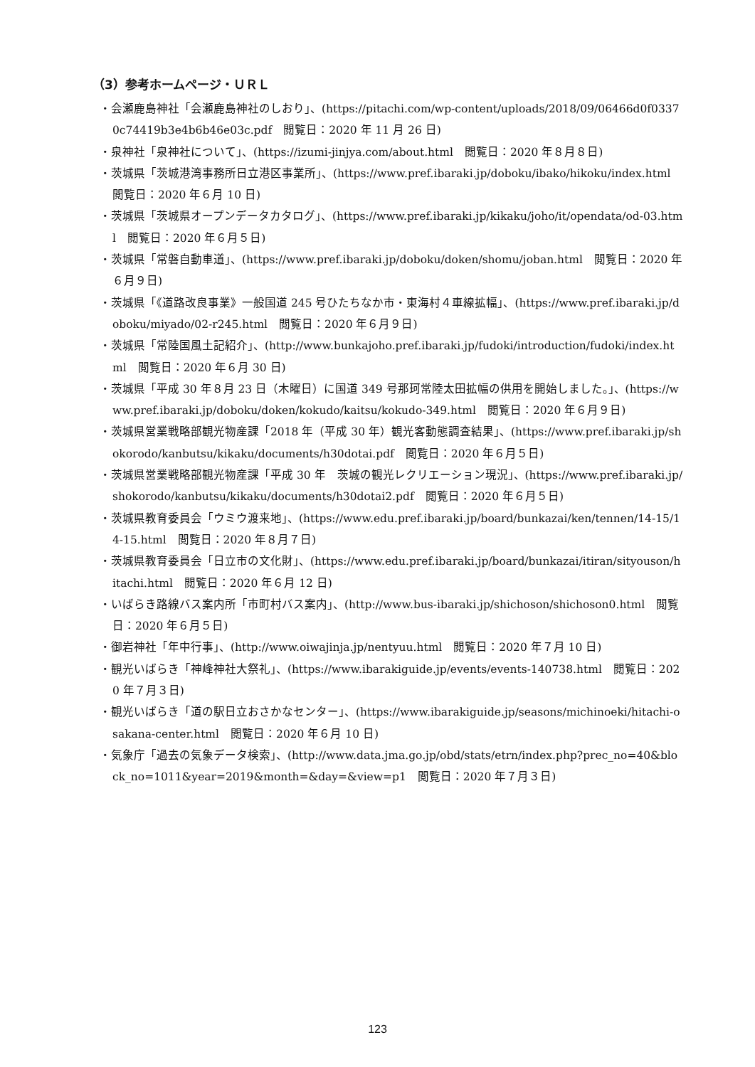（3）参考ホームページ・ＵＲＬ
・会瀬鹿島神社「会瀬鹿島神社のしおり」、(https://pitachi.com/wp-content/uploads/2018/09/06466d0f03370c74419b3e4b6b46e03c.pdf　閲覧日：2020 年 11 月 26 日)
・泉神社「泉神社について」、(https://izumi-jinjya.com/about.html　閲覧日：2020 年８月８日)
・茨城県「茨城港湾事務所日立港区事業所」、(https://www.pref.ibaraki.jp/doboku/ibako/hikoku/index.html　閲覧日：2020 年６月 10 日)
・茨城県「茨城県オープンデータカタログ」、(https://www.pref.ibaraki.jp/kikaku/joho/it/opendata/od-03.html　閲覧日：2020 年６月５日)
・茨城県「常磐自動車道」、(https://www.pref.ibaraki.jp/doboku/doken/shomu/joban.html　閲覧日：2020 年６月９日)
・茨城県「《道路改良事業》一般国道 245 号ひたちなか市・東海村４車線拡幅」、(https://www.pref.ibaraki.jp/doboku/miyado/02-r245.html　閲覧日：2020 年６月９日)
・茨城県「常陸国風土記紹介」、(http://www.bunkajoho.pref.ibaraki.jp/fudoki/introduction/fudoki/index.html　閲覧日：2020 年６月 30 日)
・茨城県「平成 30 年８月 23 日（木曜日）に国道 349 号那珂常陸太田拡幅の供用を開始しました。」、(https://www.pref.ibaraki.jp/doboku/doken/kokudo/kaitsu/kokudo-349.html　閲覧日：2020 年６月９日)
・茨城県営業戦略部観光物産課「2018 年（平成 30 年）観光客動態調査結果」、(https://www.pref.ibaraki.jp/shokorodo/kanbutsu/kikaku/documents/h30dotai.pdf　閲覧日：2020 年６月５日)
・茨城県営業戦略部観光物産課「平成 30 年　茨城の観光レクリエーション現況」、(https://www.pref.ibaraki.jp/shokorodo/kanbutsu/kikaku/documents/h30dotai2.pdf　閲覧日：2020 年６月５日)
・茨城県教育委員会「ウミウ渡来地」、(https://www.edu.pref.ibaraki.jp/board/bunkazai/ken/tennen/14-15/14-15.html　閲覧日：2020 年８月７日)
・茨城県教育委員会「日立市の文化財」、(https://www.edu.pref.ibaraki.jp/board/bunkazai/itiran/sityouson/hitachi.html　閲覧日：2020 年６月 12 日)
・いばらき路線バス案内所「市町村バス案内」、(http://www.bus-ibaraki.jp/shichoson/shichoson0.html　閲覧日：2020 年６月５日)
・御岩神社「年中行事」、(http://www.oiwajinja.jp/nentyuu.html　閲覧日：2020 年７月 10 日)
・観光いばらき「神峰神社大祭礼」、(https://www.ibarakiguide.jp/events/events-140738.html　閲覧日：2020 年７月３日)
・観光いばらき「道の駅日立おさかなセンター」、(https://www.ibarakiguide.jp/seasons/michinoeki/hitachi-osakana-center.html　閲覧日：2020 年６月 10 日)
・気象庁「過去の気象データ検索」、(http://www.data.jma.go.jp/obd/stats/etrn/index.php?prec_no=40&block_no=1011&year=2019&month=&day=&view=p1　閲覧日：2020 年７月３日)
123